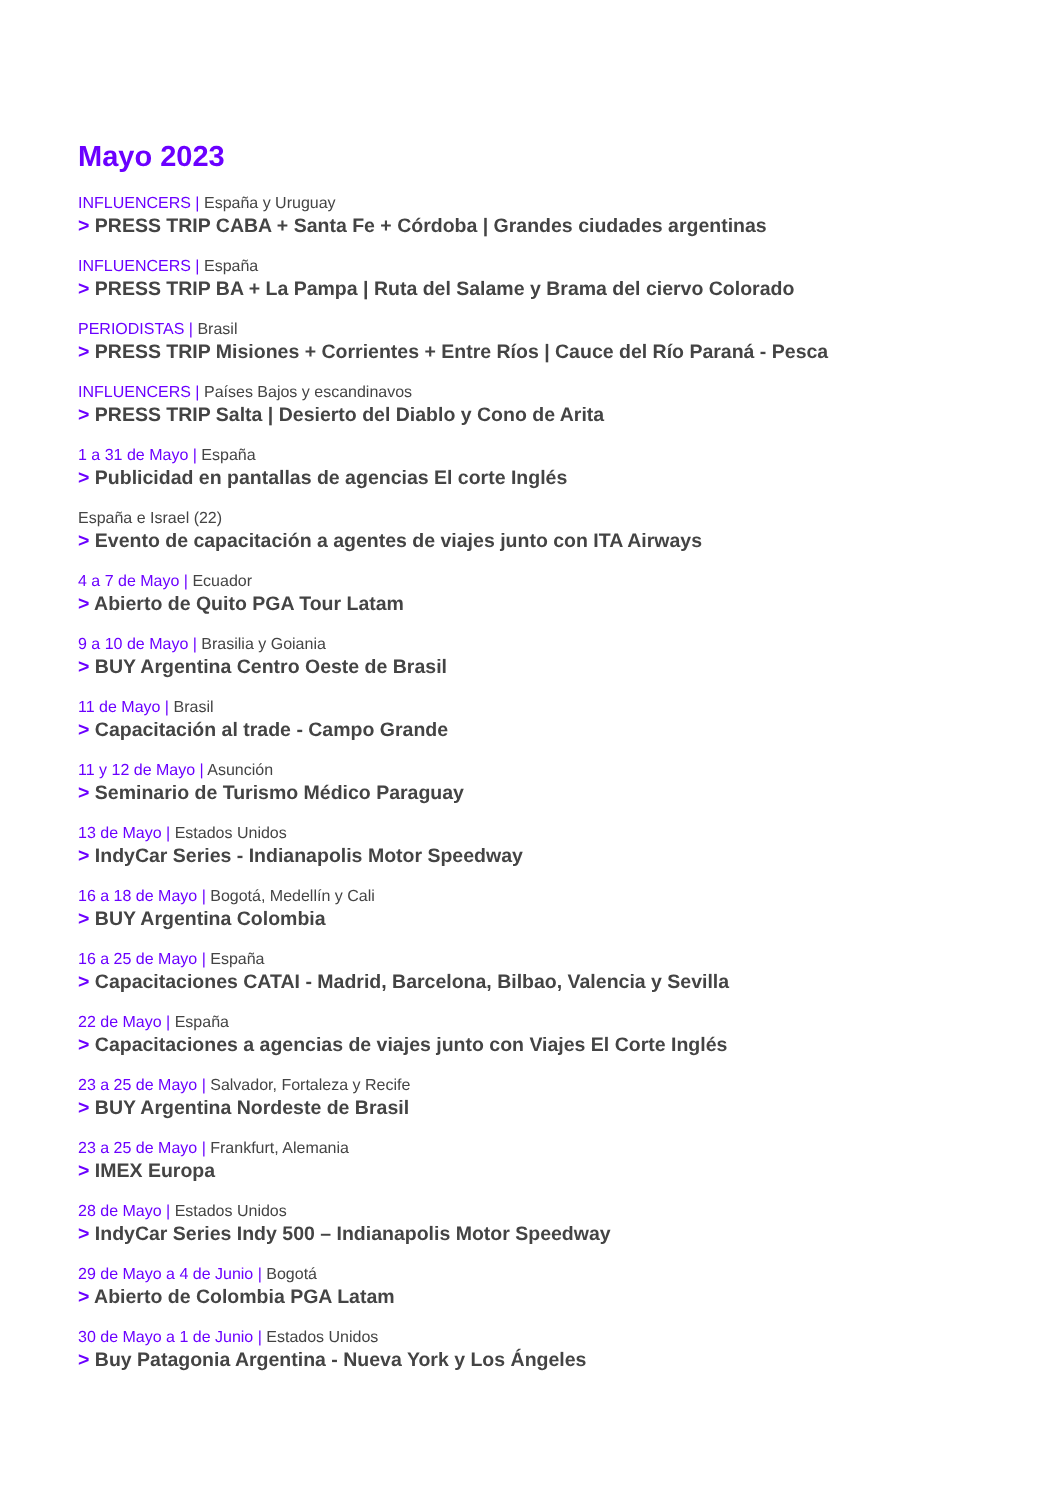Mayo 2023
INFLUENCERS | España y Uruguay
> PRESS TRIP CABA + Santa Fe + Córdoba | Grandes ciudades argentinas
INFLUENCERS | España
> PRESS TRIP BA + La Pampa | Ruta del Salame y Brama del ciervo Colorado
PERIODISTAS | Brasil
> PRESS TRIP Misiones + Corrientes + Entre Ríos | Cauce del Río Paraná - Pesca
INFLUENCERS | Países Bajos y escandinavos
> PRESS TRIP Salta | Desierto del Diablo y Cono de Arita
1 a 31 de Mayo | España
> Publicidad en pantallas de agencias El corte Inglés
España e Israel (22)
> Evento de capacitación a agentes de viajes junto con ITA Airways
4 a 7 de Mayo | Ecuador
> Abierto de Quito PGA Tour Latam
9 a 10 de Mayo | Brasilia y Goiania
> BUY Argentina Centro Oeste de Brasil
11 de Mayo | Brasil
> Capacitación al trade - Campo Grande
11 y 12 de Mayo | Asunción
> Seminario de Turismo Médico Paraguay
13 de Mayo | Estados Unidos
> IndyCar Series - Indianapolis Motor Speedway
16 a 18 de Mayo | Bogotá, Medellín y Cali
> BUY Argentina Colombia
16 a 25 de Mayo | España
> Capacitaciones CATAI - Madrid, Barcelona, Bilbao, Valencia y Sevilla
22 de Mayo | España
> Capacitaciones a agencias de viajes junto con Viajes El Corte Inglés
23 a 25 de Mayo | Salvador, Fortaleza y Recife
> BUY Argentina Nordeste de Brasil
23 a 25 de Mayo | Frankfurt, Alemania
> IMEX Europa
28 de Mayo | Estados Unidos
> IndyCar Series Indy 500 – Indianapolis Motor Speedway
29 de Mayo a 4 de Junio | Bogotá
> Abierto de Colombia PGA Latam
30 de Mayo a 1 de Junio | Estados Unidos
> Buy Patagonia Argentina - Nueva York y Los Ángeles